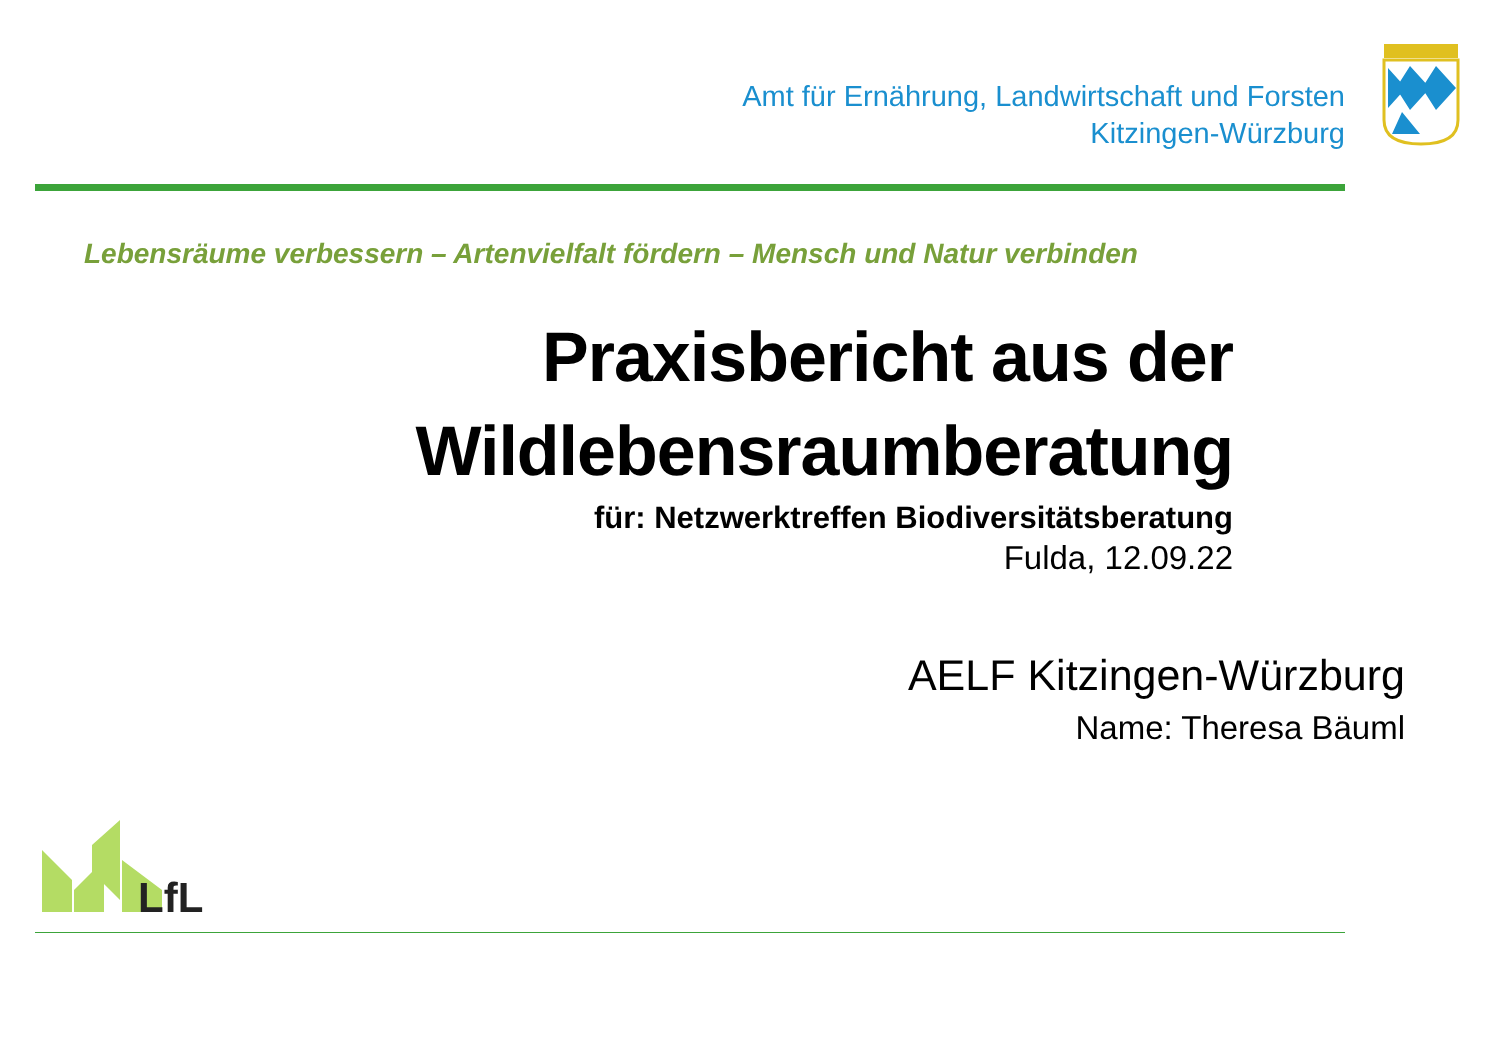Amt für Ernährung, Landwirtschaft und Forsten
Kitzingen-Würzburg
Lebensräume verbessern – Artenvielfalt fördern – Mensch und Natur verbinden
Praxisbericht aus der
Wildlebensraumberatung
für: Netzwerktreffen Biodiversitätsberatung
Fulda, 12.09.22
AELF Kitzingen-Würzburg
Name: Theresa Bäuml
LfL